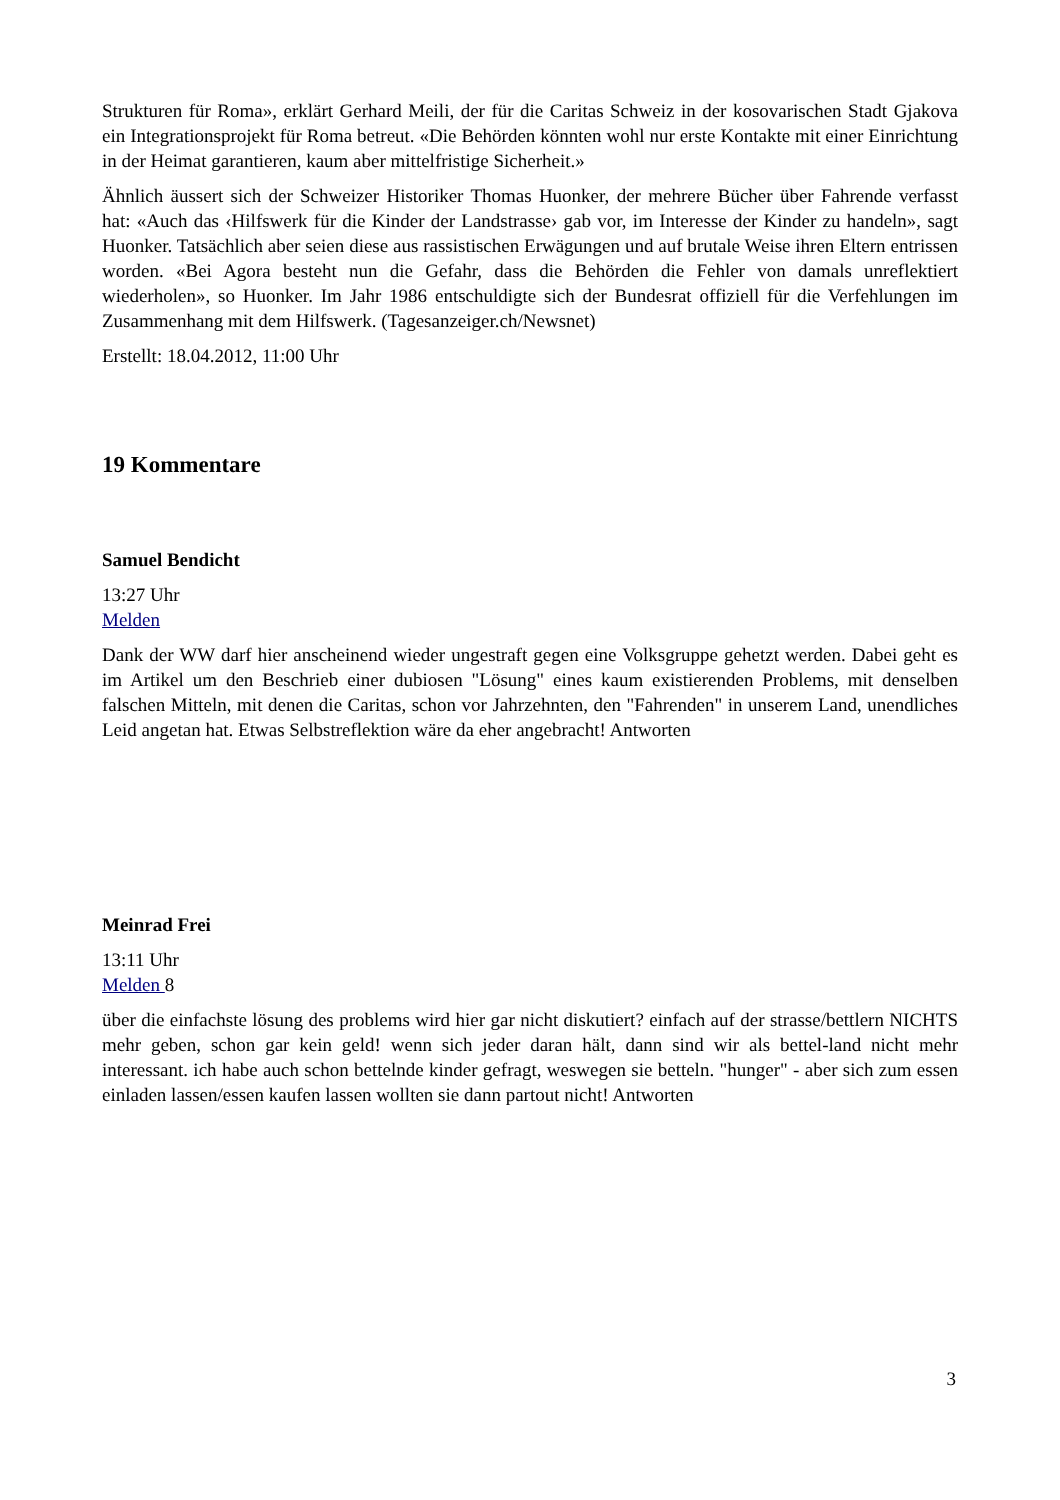Strukturen für Roma», erklärt Gerhard Meili, der für die Caritas Schweiz in der kosovarischen Stadt Gjakova ein Integrationsprojekt für Roma betreut. «Die Behörden könnten wohl nur erste Kontakte mit einer Einrichtung in der Heimat garantieren, kaum aber mittelfristige Sicherheit.»
Ähnlich äussert sich der Schweizer Historiker Thomas Huonker, der mehrere Bücher über Fahrende verfasst hat: «Auch das ‹Hilfswerk für die Kinder der Landstrasse› gab vor, im Interesse der Kinder zu handeln», sagt Huonker. Tatsächlich aber seien diese aus rassistischen Erwägungen und auf brutale Weise ihren Eltern entrissen worden. «Bei Agora besteht nun die Gefahr, dass die Behörden die Fehler von damals unreflektiert wiederholen», so Huonker. Im Jahr 1986 entschuldigte sich der Bundesrat offiziell für die Verfehlungen im Zusammenhang mit dem Hilfswerk. (Tagesanzeiger.ch/Newsnet)
Erstellt: 18.04.2012, 11:00 Uhr
19 Kommentare
Samuel Bendicht
13:27 Uhr
Melden
Dank der WW darf hier anscheinend wieder ungestraft gegen eine Volksgruppe gehetzt werden. Dabei geht es im Artikel um den Beschrieb einer dubiosen "Lösung" eines kaum existierenden Problems, mit denselben falschen Mitteln, mit denen die Caritas, schon vor Jahrzehnten, den "Fahrenden" in unserem Land, unendliches Leid angetan hat. Etwas Selbstreflektion wäre da eher angebracht! Antworten
Meinrad Frei
13:11 Uhr
Melden 8
über die einfachste lösung des problems wird hier gar nicht diskutiert? einfach auf der strasse/bettlern NICHTS mehr geben, schon gar kein geld! wenn sich jeder daran hält, dann sind wir als bettel-land nicht mehr interessant. ich habe auch schon bettelnde kinder gefragt, weswegen sie betteln. "hunger" - aber sich zum essen einladen lassen/essen kaufen lassen wollten sie dann partout nicht! Antworten
3